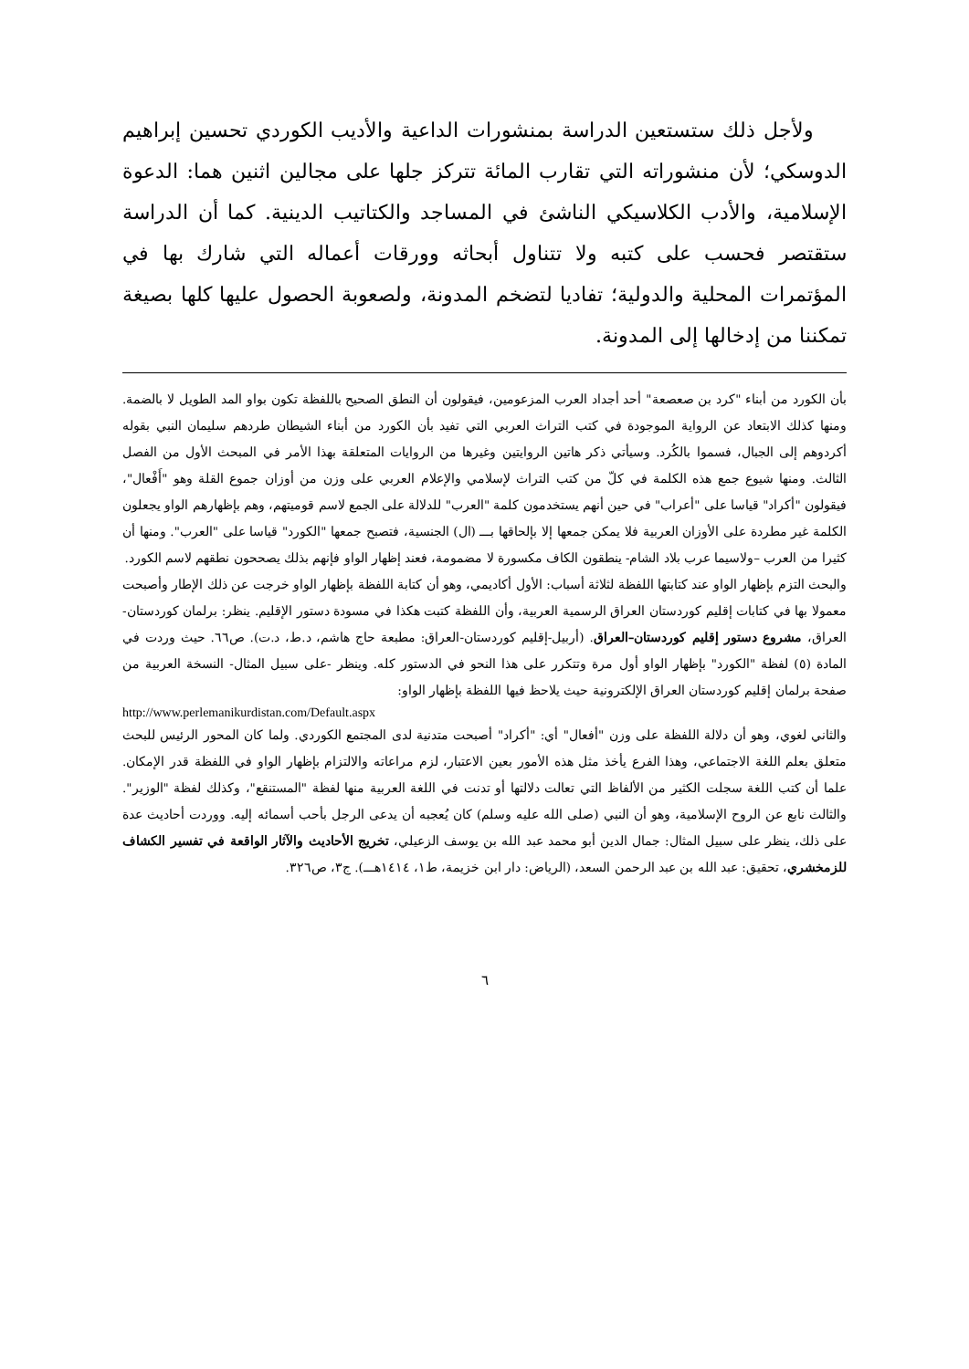ولأجل ذلك ستستعين الدراسة بمنشورات الداعية والأديب الكوردي تحسين إبراهيم الدوسكي؛ لأن منشوراته التي تقارب المائة تتركز جلها على مجالين اثنين هما: الدعوة الإسلامية، والأدب الكلاسيكي الناشئ في المساجد والكتاتيب الدينية. كما أن الدراسة ستقتصر فحسب على كتبه ولا تتناول أبحاثه وورقات أعماله التي شارك بها في المؤتمرات المحلية والدولية؛ تفاديا لتضخم المدونة، ولصعوبة الحصول عليها كلها بصيغة تمكننا من إدخالها إلى المدونة.
بأن الكورد من أبناء "كرد بن صعصعة" أحد أجداد العرب المزعومين، فيقولون أن النطق الصحيح باللفظة تكون بواو المد الطويل لا بالضمة. ومنها كذلك الابتعاد عن الرواية الموجودة في كتب التراث العربي التي تفيد بأن الكورد من أبناء الشيطان طردهم سليمان النبي بقوله أكردوهم إلى الجبال، فسموا بالكُرد. وسيأتي ذكر هاتين الروايتين وغيرها من الروايات المتعلقة بهذا الأمر في المبحث الأول من الفصل الثالث. ومنها شيوع جمع هذه الكلمة في كلّ من كتب التراث لإسلامي والإعلام العربي على وزن من أوزان جموع القلة وهو "أَفْعال"، فيقولون "أكراد" قياسا على "أعراب" في حين أنهم يستخدمون كلمة "العرب" للدلالة على الجمع لاسم قوميتهم، وهم بإظهارهم الواو يجعلون الكلمة غير مطردة على الأوزان العربية فلا يمكن جمعها إلا بإلحاقها بـــ (ال) الجنسية، فتصبح جمعها "الكورد" قياسا على "العرب". ومنها أن كثيرا من العرب –ولاسيما عرب بلاد الشام- ينطقون الكاف مكسورة لا مضمومة، فعند إظهار الواو فإنهم بذلك يصححون نطقهم لاسم الكورد.
والبحث التزم بإظهار الواو عند كتابتها اللفظة لثلاثة أسباب: الأول أكاديمي، وهو أن كتابة اللفظة بإظهار الواو خرجت عن ذلك الإطار وأصبحت معمولا بها في كتابات إقليم كوردستان العراق الرسمية العربية، وأن اللفظة كتبت هكذا في مسودة دستور الإقليم. ينظر: برلمان كوردستان-العراق، مشروع دستور إقليم كوردستان–العراق. (أربيل-إقليم كوردستان-العراق: مطبعة حاج هاشم، د.ط، د.ت). ص٦٦. حيث وردت في المادة (٥) لفظة "الكورد" بإظهار الواو أول مرة وتتكرر على هذا النحو في الدستور كله. وينظر -على سبيل المثال- النسخة العربية من صفحة برلمان إقليم كوردستان العراق الإلكترونية حيث يلاحظ فيها اللفظة بإظهار الواو:
http://www.perlemanikurdistan.com/Default.aspx
والثاني لغوي، وهو أن دلالة اللفظة على وزن "أفعال" أي: "أكراد" أصبحت متدنية لدى المجتمع الكوردي. ولما كان المحور الرئيس للبحث متعلق بعلم اللغة الاجتماعي، وهذا الفرع يأخذ مثل هذه الأمور بعين الاعتبار، لزم مراعاته والالتزام بإظهار الواو في اللفظة قدر الإمكان. علما أن كتب اللغة سجلت الكثير من الألفاظ التي تعالت دلالتها أو تدنت في اللغة العربية منها لفظة "المستنقع"، وكذلك لفظة "الوزير". والثالث نابع عن الروح الإسلامية، وهو أن النبي (صلى الله عليه وسلم) كان يُعجبه أن يدعى الرجل بأحب أسمائه إليه. ووردت أحاديث عدة على ذلك، ينظر على سبيل المثال: جمال الدين أبو محمد عبد الله بن يوسف الزعيلي، تخريج الأحاديث والآثار الواقعة في تفسير الكشاف للزمخشري، تحقيق: عبد الله بن عبد الرحمن السعد، (الرياض: دار ابن خزيمة، ط١، ١٤١٤هـــ). ج٣، ص٣٢٦.
٦